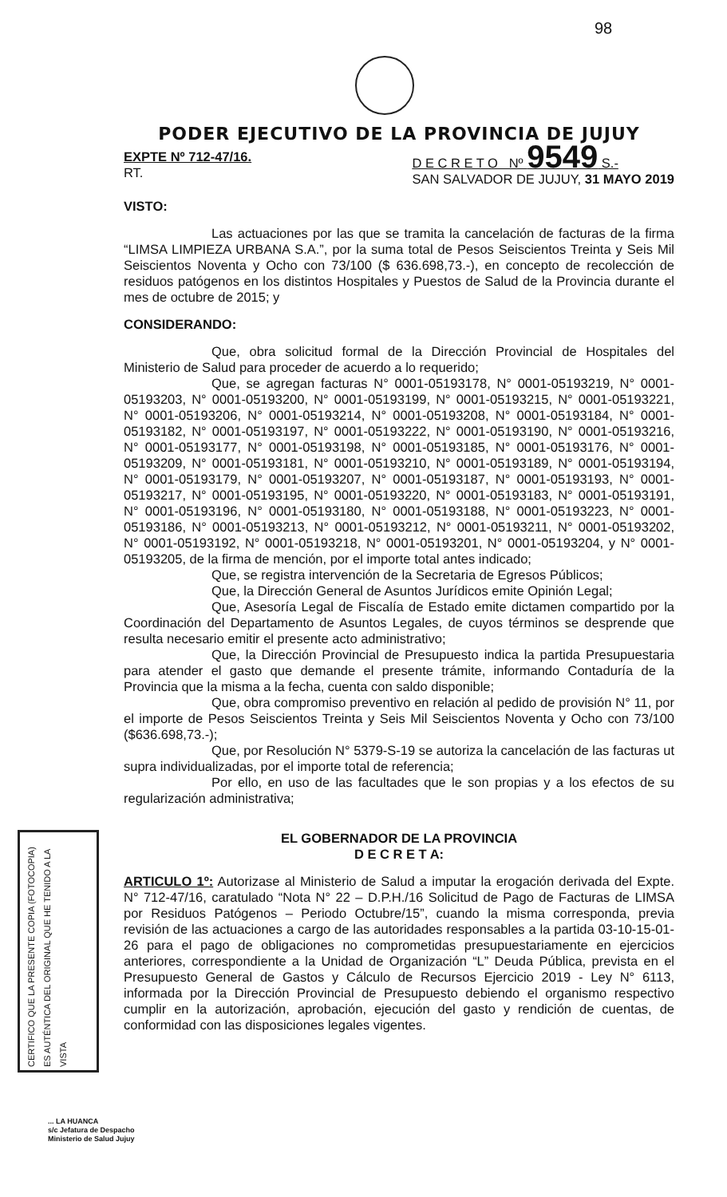98
PODER EJECUTIVO DE LA PROVINCIA DE JUJUY
EXPTE Nº 712-47/16.
RT. D E C R E T O Nº 9549 S.-
SAN SALVADOR DE JUJUY, 31 MAYO 2019
VISTO:
Las actuaciones por las que se tramita la cancelación de facturas de la firma “LIMSA LIMPIEZA URBANA S.A.”, por la suma total de Pesos Seiscientos Treinta y Seis Mil Seiscientos Noventa y Ocho con 73/100 ($ 636.698,73.-), en concepto de recolección de residuos patógenos en los distintos Hospitales y Puestos de Salud de la Provincia durante el mes de octubre de 2015; y
CONSIDERANDO:
Que, obra solicitud formal de la Dirección Provincial de Hospitales del Ministerio de Salud para proceder de acuerdo a lo requerido;
Que, se agregan facturas N° 0001-05193178, N° 0001-05193219, N° 0001-05193203, N° 0001-05193200, N° 0001-05193199, N° 0001-05193215, N° 0001-05193221, N° 0001-05193206, N° 0001-05193214, N° 0001-05193208, N° 0001-05193184, N° 0001-05193182, N° 0001-05193197, N° 0001-05193222, N° 0001-05193190, N° 0001-05193216, N° 0001-05193177, N° 0001-05193198, N° 0001-05193185, N° 0001-05193176, N° 0001-05193209, N° 0001-05193181, N° 0001-05193210, N° 0001-05193189, N° 0001-05193194, N° 0001-05193179, N° 0001-05193207, N° 0001-05193187, N° 0001-05193193, N° 0001-05193217, N° 0001-05193195, N° 0001-05193220, N° 0001-05193183, N° 0001-05193191, N° 0001-05193196, N° 0001-05193180, N° 0001-05193188, N° 0001-05193223, N° 0001-05193186, N° 0001-05193213, N° 0001-05193212, N° 0001-05193211, N° 0001-05193202, N° 0001-05193192, N° 0001-05193218, N° 0001-05193201, N° 0001-05193204, y N° 0001-05193205, de la firma de mención, por el importe total antes indicado;
Que, se registra intervención de la Secretaria de Egresos Públicos;
Que, la Dirección General de Asuntos Jurídicos emite Opinión Legal;
Que, Asesoría Legal de Fiscalía de Estado emite dictamen compartido por la Coordinación del Departamento de Asuntos Legales, de cuyos términos se desprende que resulta necesario emitir el presente acto administrativo;
Que, la Dirección Provincial de Presupuesto indica la partida Presupuestaria para atender el gasto que demande el presente trámite, informando Contaduría de la Provincia que la misma a la fecha, cuenta con saldo disponible;
Que, obra compromiso preventivo en relación al pedido de provisión N° 11, por el importe de Pesos Seiscientos Treinta y Seis Mil Seiscientos Noventa y Ocho con 73/100 ($636.698,73.-);
Que, por Resolución N° 5379-S-19 se autoriza la cancelación de las facturas ut supra individualizadas, por el importe total de referencia;
Por ello, en uso de las facultades que le son propias y a los efectos de su regularización administrativa;
EL GOBERNADOR DE LA PROVINCIA
D E C R E T A:
ARTICULO 1º: Autorizase al Ministerio de Salud a imputar la erogación derivada del Expte. N° 712-47/16, caratulado “Nota N° 22 – D.P.H./16 Solicitud de Pago de Facturas de LIMSA por Residuos Patógenos – Periodo Octubre/15”, cuando la misma corresponda, previa revisión de las actuaciones a cargo de las autoridades responsables a la partida 03-10-15-01-26 para el pago de obligaciones no comprometidas presupuestariamente en ejercicios anteriores, correspondiente a la Unidad de Organización “L” Deuda Pública, prevista en el Presupuesto General de Gastos y Cálculo de Recursos Ejercicio 2019 - Ley N° 6113, informada por la Dirección Provincial de Presupuesto debiendo el organismo respectivo cumplir en la autorización, aprobación, ejecución del gasto y rendición de cuentas, de conformidad con las disposiciones legales vigentes.
CERTIFICO QUE LA PRESENTE COPIA (FOTOCOPIA) ES AUTÉNTICA DEL ORIGINAL QUE HE TENIDO A LA VISTA
... LA HUANCA
s/c Jefatura de Despacho
Ministerio de Salud Jujuy